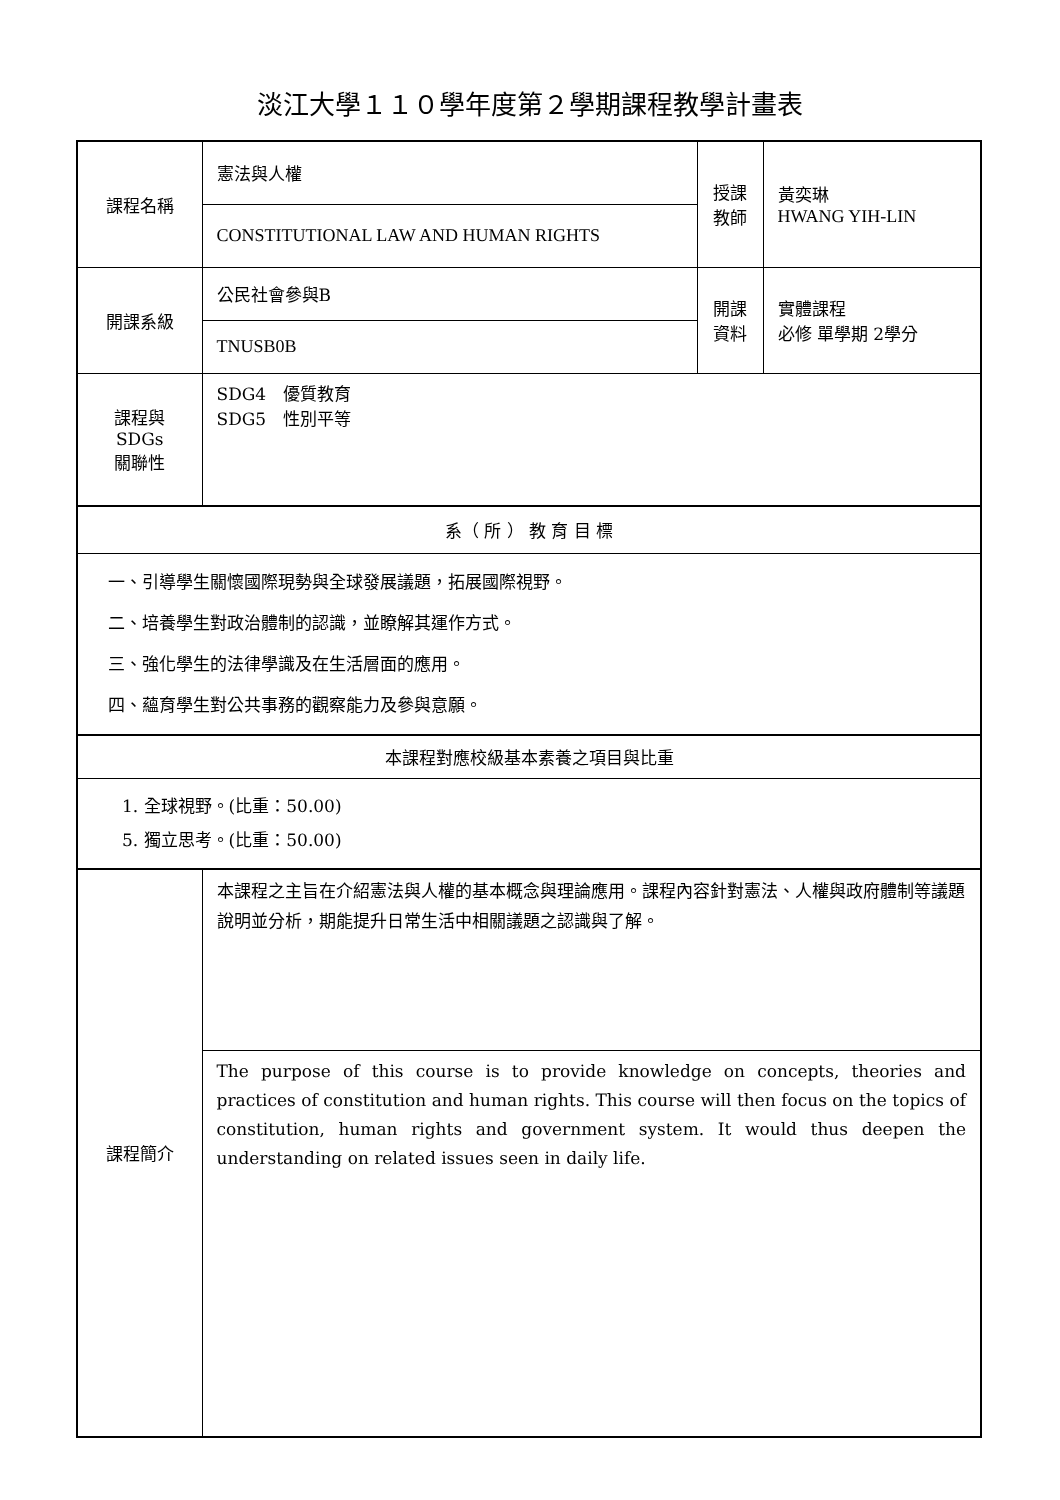淡江大學１１０學年度第２學期課程教學計畫表
| 課程名稱 | 憲法與人權 | 授課 教師 | 黃奕琳 HWANG YIH-LIN |
| | CONSTITUTIONAL LAW AND HUMAN RIGHTS | | |
| 開課系級 | 公民社會參與B | 開課 資料 | 實體課程 必修 單學期 2學分 |
| | TNUSB0B | | |
| 課程與SDGs 關聯性 | SDG4 優質教育 SDG5 性別平等 | | |
| 系（ 所 ） 教 育 目 標 | | | |
| 一、引導學生關懷國際現勢與全球發展議題，拓展國際視野。 二、培養學生對政治體制的認識，並瞭解其運作方式。 三、強化學生的法律學識及在生活層面的應用。 四、蘊育學生對公共事務的觀察能力及參與意願。 | | | |
| 本課程對應校級基本素養之項目與比重 | | | |
| 1. 全球視野。(比重：50.00) 5. 獨立思考。(比重：50.00) | | | |
| 課程簡介 | 本課程之主旨在介紹憲法與人權的基本概念與理論應用。課程內容針對憲法、人權與政府體制等議題說明並分析，期能提升日常生活中相關議題之認識與了解。 | | |
| | The purpose of this course is to provide knowledge on concepts, theories and practices of constitution and human rights. This course will then focus on the topics of constitution, human rights and government system. It would thus deepen the understanding on related issues seen in daily life. | | |